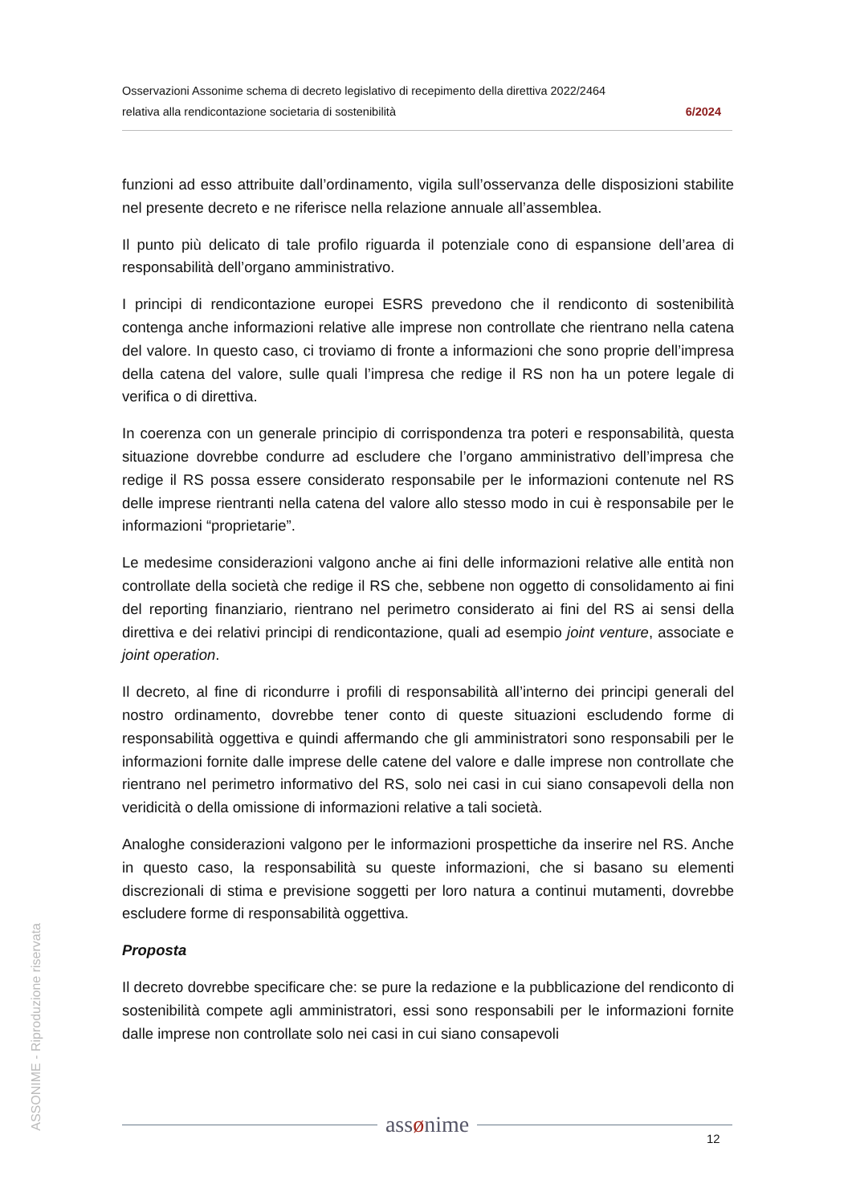Osservazioni Assonime schema di decreto legislativo di recepimento della direttiva 2022/2464
relativa alla rendicontazione societaria di sostenibilità 6/2024
funzioni ad esso attribuite dall’ordinamento, vigila sull’osservanza delle disposizioni stabilite nel presente decreto e ne riferisce nella relazione annuale all’assemblea.
Il punto più delicato di tale profilo riguarda il potenziale cono di espansione dell’area di responsabilità dell’organo amministrativo.
I principi di rendicontazione europei ESRS prevedono che il rendiconto di sostenibilità contenga anche informazioni relative alle imprese non controllate che rientrano nella catena del valore. In questo caso, ci troviamo di fronte a informazioni che sono proprie dell’impresa della catena del valore, sulle quali l’impresa che redige il RS non ha un potere legale di verifica o di direttiva.
In coerenza con un generale principio di corrispondenza tra poteri e responsabilità, questa situazione dovrebbe condurre ad escludere che l’organo amministrativo dell’impresa che redige il RS possa essere considerato responsabile per le informazioni contenute nel RS delle imprese rientranti nella catena del valore allo stesso modo in cui è responsabile per le informazioni “proprietarie”.
Le medesime considerazioni valgono anche ai fini delle informazioni relative alle entità non controllate della società che redige il RS che, sebbene non oggetto di consolidamento ai fini del reporting finanziario, rientrano nel perimetro considerato ai fini del RS ai sensi della direttiva e dei relativi principi di rendicontazione, quali ad esempio joint venture, associate e joint operation.
Il decreto, al fine di ricondurre i profili di responsabilità all’interno dei principi generali del nostro ordinamento, dovrebbe tener conto di queste situazioni escludendo forme di responsabilità oggettiva e quindi affermando che gli amministratori sono responsabili per le informazioni fornite dalle imprese delle catene del valore e dalle imprese non controllate che rientrano nel perimetro informativo del RS, solo nei casi in cui siano consapevoli della non veridicità o della omissione di informazioni relative a tali società.
Analoghe considerazioni valgono per le informazioni prospettiche da inserire nel RS. Anche in questo caso, la responsabilità su queste informazioni, che si basano su elementi discrezionali di stima e previsione soggetti per loro natura a continui mutamenti, dovrebbe escludere forme di responsabilità oggettiva.
Proposta
Il decreto dovrebbe specificare che: se pure la redazione e la pubblicazione del rendiconto di sostenibilità compete agli amministratori, essi sono responsabili per le informazioni fornite dalle imprese non controllate solo nei casi in cui siano consapevoli
ASSONIME - Riproduzione riservata
assønime
12